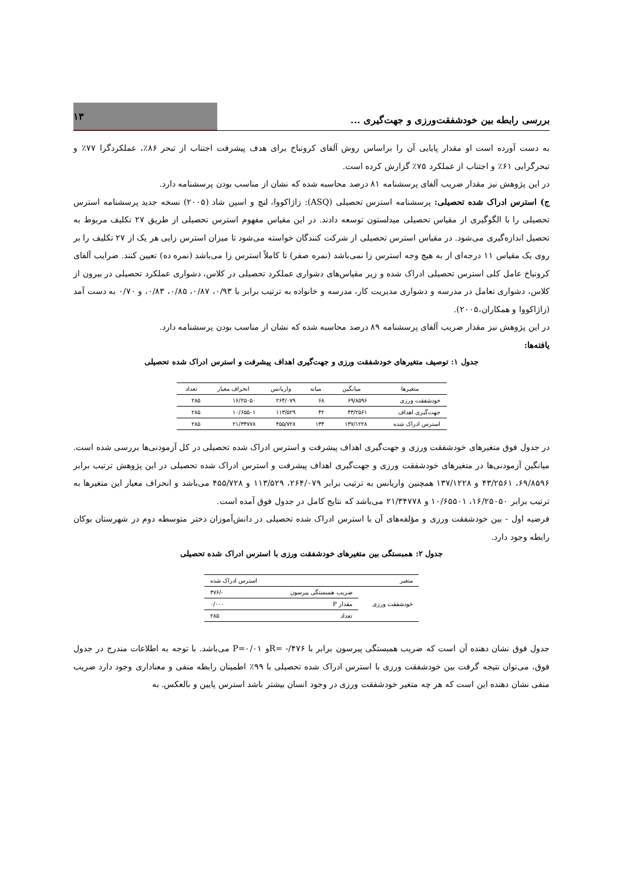بررسی رابطه بین خودشفقت‌ورزی و جهت‌گیری ...
۱۳
به دست آورده است او مقدار پایایی آن را براساس روش آلفای کرونباخ برای هدف پیشرفت اجتناب از تبحر ۸۶٪، عملکردگرا ۷۷٪ و تبحرگرایی ۶۱٪ و اجتناب از عملکرد ۷۵٪ گزارش کرده است.
در این پژوهش نیز مقدار ضریب آلفای پرسشنامه ۸۱ درصد محاسبه شده که نشان از مناسب بودن پرسشنامه دارد.
ج) استرس ادراک شده تحصیلی: پرسشنامه استرس تحصیلی (ASQ): زاژاکووا، لنچ و اسپن شاد (۲۰۰۵) نسخه جدید پرسشنامه استرس تحصیلی را با الگوگیری از مقیاس تحصیلی میدلستون توسعه دادند. در این مقیاس مفهوم استرس تحصیلی از طریق ۲۷ تکلیف مربوط به تحصیل اندازه‌گیری می‌شود. در مقیاس استرس تحصیلی از شرکت کنندگان خواسته می‌شود تا میزان استرس زایی هر یک از ۲۷ تکلیف را بر روی یک مقیاس ۱۱ درجه‌ای از به هیچ وجه استرس زا نمی‌باشد (نمره صفر) تا کاملاً استرس زا می‌باشد (نمره ده) تعیین کنند. ضرایب آلفای کرونباخ عامل کلی استرس تحصیلی ادراک شده و زیر مقیاس‌های دشواری عملکرد تحصیلی در کلاس، دشواری عملکرد تحصیلی در بیرون از کلاس، دشواری تعامل در مدرسه و دشواری مدیریت کار، مدرسه و خانواده به ترتیب برابر با ۰/۹۳، ۰/۸۷، ۰/۸۵، ۰/۸۳، و ۰/۷۰ به دست آمد (زاژاکووا و همکاران،۲۰۰۵).
در این پژوهش نیز مقدار ضریب آلفای پرسشنامه ۸۹ درصد محاسبه شده که نشان از مناسب بودن پرسشنامه دارد.
یافته‌ها:
جدول ۱: توصیف متغیرهای خودشفقت ورزی و جهت‌گیری اهداف پیشرفت و استرس ادراک شده تحصیلی
| متغیرها | میانگین | میانه | واریانس | انحراف معیار | تعداد |
| --- | --- | --- | --- | --- | --- |
| خودشفقت ورزی | ۶۹/۸۵۹۶ | ۶۸ | ۲۶۴/۰۷۹ | ۱۶/۲۵۰۵۰ | ۲۸۵ |
| جهت‌گیری اهداف | ۴۳/۲۵۶۱ | ۴۲ | ۱۱۳/۵۲۹ | ۱۰/۶۵۵۰۱ | ۲۸۵ |
| استرس ادراک شده | ۱۳۷/۱۲۲۸ | ۱۳۴ | ۴۵۵/۷۲۸ | ۲۱/۳۴۷۷۸ | ۲۸۵ |
در جدول فوق متغیرهای خودشفقت ورزی و جهت‌گیری اهداف پیشرفت و استرس ادراک شده تحصیلی در کل آزمودنی‌ها بررسی شده است. میانگین آزمودنی‌ها در متغیرهای خودشفقت ورزی و جهت‌گیری اهداف پیشرفت و استرس ادراک شده تحصیلی در این پژوهش ترتیب برابر ۶۹/۸۵۹۶، ۴۳/۲۵۶۱ و ۱۳۷/۱۲۲۸ همچنین واریانس به ترتیب برابر ۲۶۴/۰۷۹، ۱۱۳/۵۲۹ و ۴۵۵/۷۲۸ می‌باشد و انحراف معیار این متغیرها به ترتیب برابر ۱۶/۲۵۰۵۰، ۱۰/۶۵۵۰۱ و ۲۱/۳۴۷۷۸ می‌باشد که نتایج کامل در جدول فوق آمده است.
فرضیه اول - بین خودشفقت ورزی و مؤلفه‌های آن با استرس ادراک شده تحصیلی در دانش‌آموزان دختر متوسطه دوم در شهرستان بوکان رابطه وجود دارد.
جدول ۲: همبستگی بین متغیرهای خودشفقت ورزی با استرس ادراک شده تحصیلی
| متغیر | | استرس ادراک شده |
| --- | --- | --- |
| خودشفقت ورزی | ضریب همبستگی پیرسون | -/۴۷۶ |
| | مقدار P | ۰/۰۰۰ |
| | تعداد | ۲۸۵ |
جدول فوق نشان دهنده آن است که ضریب همبستگی پیرسون برابر با R= -/۴۷۶و P=۰/۰۱ می‌باشد. با توجه به اطلاعات مندرج در جدول فوق، می‌توان نتیجه گرفت بین خودشفقت ورزی با استرس ادراک شده تحصیلی با ۹۹٪ اطمینان رابطه منفی و معناداری وجود دارد ضریب منفی نشان دهنده این است که هر چه متغیر خودشفقت ورزی در وجود انسان بیشتر باشد استرس پایین و بالعکس. به